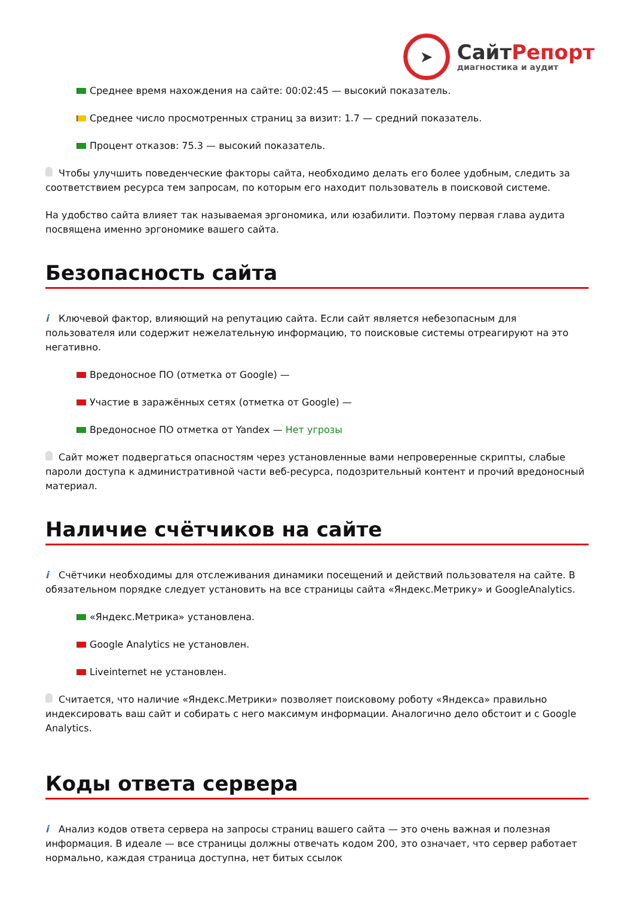➤
СайтРепорт
диагностика и аудит
Среднее время нахождения на сайте: 00:02:45 — высокий показатель.
Среднее число просмотренных страниц за визит: 1.7 — средний показатель.
Процент отказов: 75.3 — высокий показатель.
Чтобы улучшить поведенческие факторы сайта, необходимо делать его более удобным, следить за соответствием ресурса тем запросам, по которым его находит пользователь в поисковой системе.
На удобство сайта влияет так называемая эргономика, или юзабилити. Поэтому первая глава аудита посвящена именно эргономике вашего сайта.
Безопасность сайта
i Ключевой фактор, влияющий на репутацию сайта. Если сайт является небезопасным для пользователя или содержит нежелательную информацию, то поисковые системы отреагируют на это негативно.
Вредоносное ПО (отметка от Google) —
Участие в заражённых сетях (отметка от Google) —
Вредоносное ПО отметка от Yandex — Нет угрозы
Сайт может подвергаться опасностям через установленные вами непроверенные скрипты, слабые пароли доступа к административной части веб-ресурса, подозрительный контент и прочий вредоносный материал.
Наличие счётчиков на сайте
i Счётчики необходимы для отслеживания динамики посещений и действий пользователя на сайте. В обязательном порядке следует установить на все страницы сайта «Яндекс.Метрику» и GoogleAnalytics.
«Яндекс.Метрика» установлена.
Google Analytics не установлен.
Liveinternet не установлен.
Считается, что наличие «Яндекс.Метрики» позволяет поисковому роботу «Яндекса» правильно индексировать ваш сайт и собирать с него максимум информации. Аналогично дело обстоит и с Google Analytics.
Коды ответа сервера
i Анализ кодов ответа сервера на запросы страниц вашего сайта — это очень важная и полезная информация. В идеале — все страницы должны отвечать кодом 200, это означает, что сервер работает нормально, каждая страница доступна, нет битых ссылок